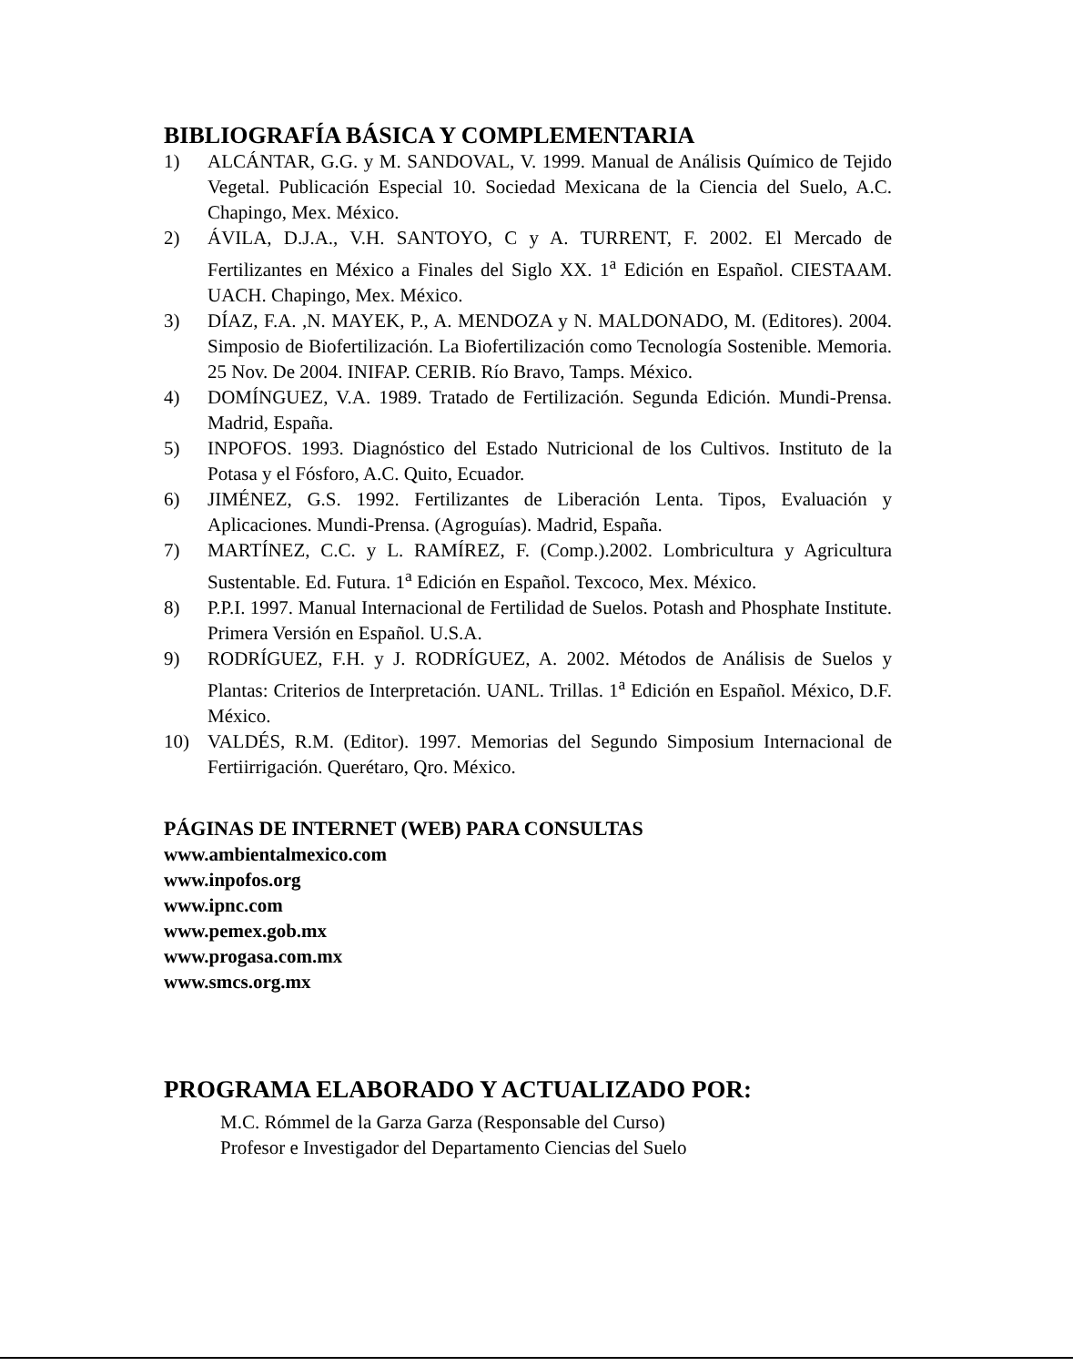BIBLIOGRAFÍA BÁSICA Y COMPLEMENTARIA
1) ALCÁNTAR, G.G. y M. SANDOVAL, V. 1999. Manual de Análisis Químico de Tejido Vegetal. Publicación Especial 10. Sociedad Mexicana de la Ciencia del Suelo, A.C. Chapingo, Mex. México.
2) ÁVILA, D.J.A., V.H. SANTOYO, C y A. TURRENT, F. 2002. El Mercado de Fertilizantes en México a Finales del Siglo XX. 1<sup>a</sup> Edición en Español. CIESTAAM. UACH. Chapingo, Mex. México.
3) DÍAZ, F.A. ,N. MAYEK, P., A. MENDOZA y N. MALDONADO, M. (Editores). 2004. Simposio de Biofertilización. La Biofertilización como Tecnología Sostenible. Memoria. 25 Nov. De 2004. INIFAP. CERIB. Río Bravo, Tamps. México.
4) DOMÍNGUEZ, V.A. 1989. Tratado de Fertilización. Segunda Edición. Mundi-Prensa. Madrid, España.
5) INPOFOS. 1993. Diagnóstico del Estado Nutricional de los Cultivos. Instituto de la Potasa y el Fósforo, A.C. Quito, Ecuador.
6) JIMÉNEZ, G.S. 1992. Fertilizantes de Liberación Lenta. Tipos, Evaluación y Aplicaciones. Mundi-Prensa. (Agroguías). Madrid, España.
7) MARTÍNEZ, C.C. y L. RAMÍREZ, F. (Comp.).2002. Lombricultura y Agricultura Sustentable. Ed. Futura. 1<sup>a</sup> Edición en Español. Texcoco, Mex. México.
8) P.P.I. 1997. Manual Internacional de Fertilidad de Suelos. Potash and Phosphate Institute. Primera Versión en Español. U.S.A.
9) RODRÍGUEZ, F.H. y J. RODRÍGUEZ, A. 2002. Métodos de Análisis de Suelos y Plantas: Criterios de Interpretación. UANL. Trillas. 1<sup>a</sup> Edición en Español. México, D.F. México.
10) VALDÉS, R.M. (Editor). 1997. Memorias del Segundo Simposium Internacional de Fertiirrigación. Querétaro, Qro. México.
PÁGINAS DE INTERNET (WEB) PARA CONSULTAS
www.ambientalmexico.com
www.inpofos.org
www.ipnc.com
www.pemex.gob.mx
www.progasa.com.mx
www.smcs.org.mx
PROGRAMA ELABORADO Y ACTUALIZADO POR:
M.C. Rómmel de la Garza Garza (Responsable del Curso)
Profesor e Investigador del Departamento Ciencias del Suelo